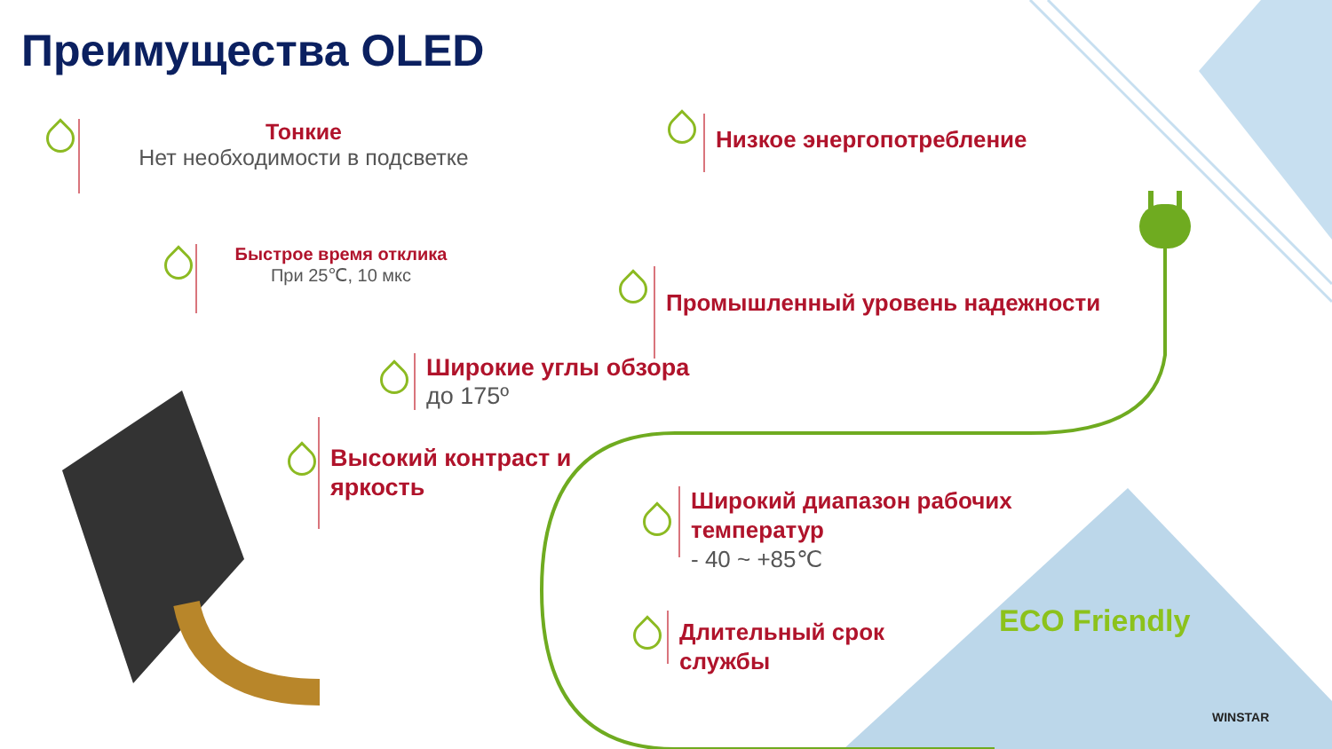Преимущества OLED
Тонкие
Нет необходимости в подсветке
Низкое энергопотребление
Быстрое время отклика
При 25℃, 10 мкс
Промышленный уровень надежности
Широкие углы обзора
до 175º
Высокий контраст и
яркость
Широкий диапазон рабочих
температур
- 40 ~ +85℃
Длительный срок
службы
ECO Friendly
WINSTAR